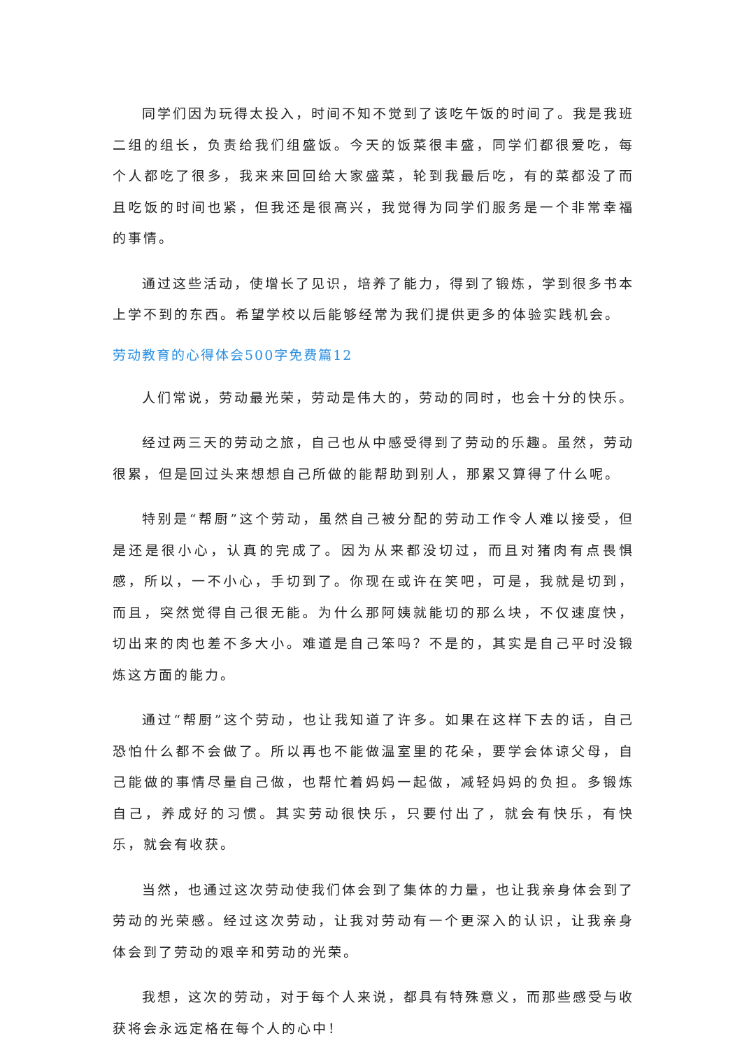同学们因为玩得太投入，时间不知不觉到了该吃午饭的时间了。我是我班二组的组长，负责给我们组盛饭。今天的饭菜很丰盛，同学们都很爱吃，每个人都吃了很多，我来来回回给大家盛菜，轮到我最后吃，有的菜都没了而且吃饭的时间也紧，但我还是很高兴，我觉得为同学们服务是一个非常幸福的事情。
通过这些活动，使增长了见识，培养了能力，得到了锻炼，学到很多书本上学不到的东西。希望学校以后能够经常为我们提供更多的体验实践机会。
劳动教育的心得体会500字免费篇12
人们常说，劳动最光荣，劳动是伟大的，劳动的同时，也会十分的快乐。
经过两三天的劳动之旅，自己也从中感受得到了劳动的乐趣。虽然，劳动很累，但是回过头来想想自己所做的能帮助到别人，那累又算得了什么呢。
特别是“帮厨”这个劳动，虽然自己被分配的劳动工作令人难以接受，但是还是很小心，认真的完成了。因为从来都没切过，而且对猪肉有点畏惧感，所以，一不小心，手切到了。你现在或许在笑吧，可是，我就是切到，而且，突然觉得自己很无能。为什么那阿姨就能切的那么块，不仅速度快，切出来的肉也差不多大小。难道是自己笨吗？不是的，其实是自己平时没锻炼这方面的能力。
通过“帮厨”这个劳动，也让我知道了许多。如果在这样下去的话，自己恐怕什么都不会做了。所以再也不能做温室里的花朵，要学会体谅父母，自己能做的事情尽量自己做，也帮忙着妈妈一起做，减轻妈妈的负担。多锻炼自己，养成好的习惯。其实劳动很快乐，只要付出了，就会有快乐，有快乐，就会有收获。
当然，也通过这次劳动使我们体会到了集体的力量，也让我亲身体会到了劳动的光荣感。经过这次劳动，让我对劳动有一个更深入的认识，让我亲身体会到了劳动的艰辛和劳动的光荣。
我想，这次的劳动，对于每个人来说，都具有特殊意义，而那些感受与收获将会永远定格在每个人的心中！